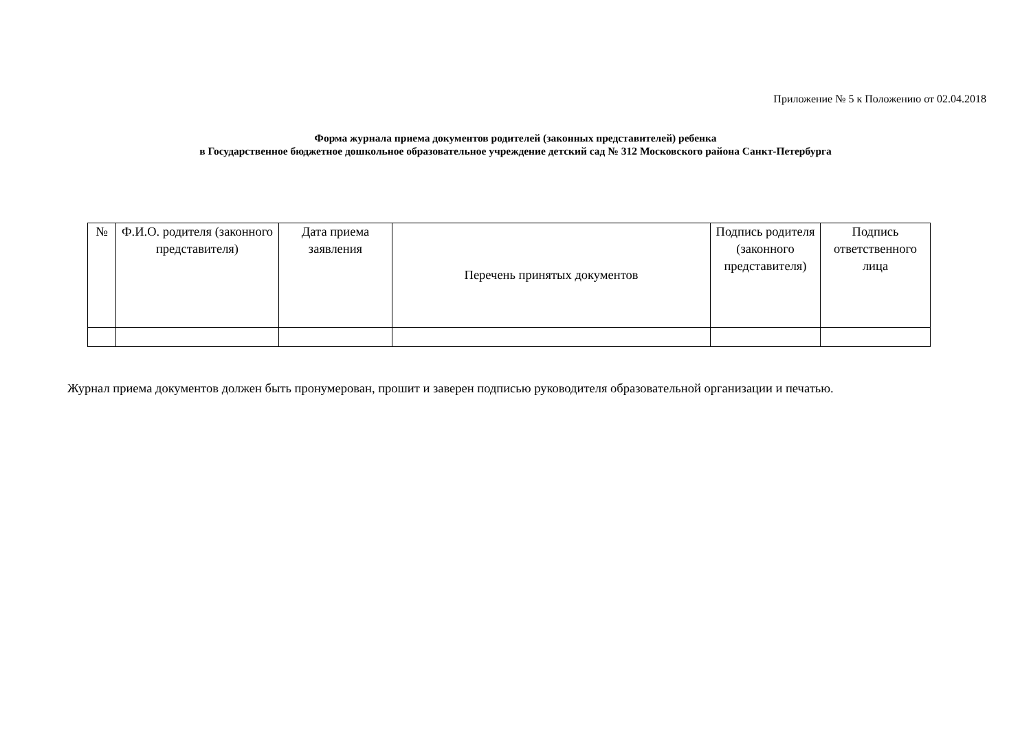Приложение № 5 к Положению от 02.04.2018
Форма журнала приема документов родителей (законных представителей) ребенка
в Государственное бюджетное дошкольное образовательное учреждение детский сад № 312 Московского района Санкт-Петербурга
| № | Ф.И.О. родителя (законного представителя) | Дата приема заявления | Перечень принятых документов | Подпись родителя (законного представителя) | Подпись ответственного лица |
| --- | --- | --- | --- | --- | --- |
Журнал приема документов должен быть пронумерован, прошит и заверен подписью руководителя образовательной организации и печатью.